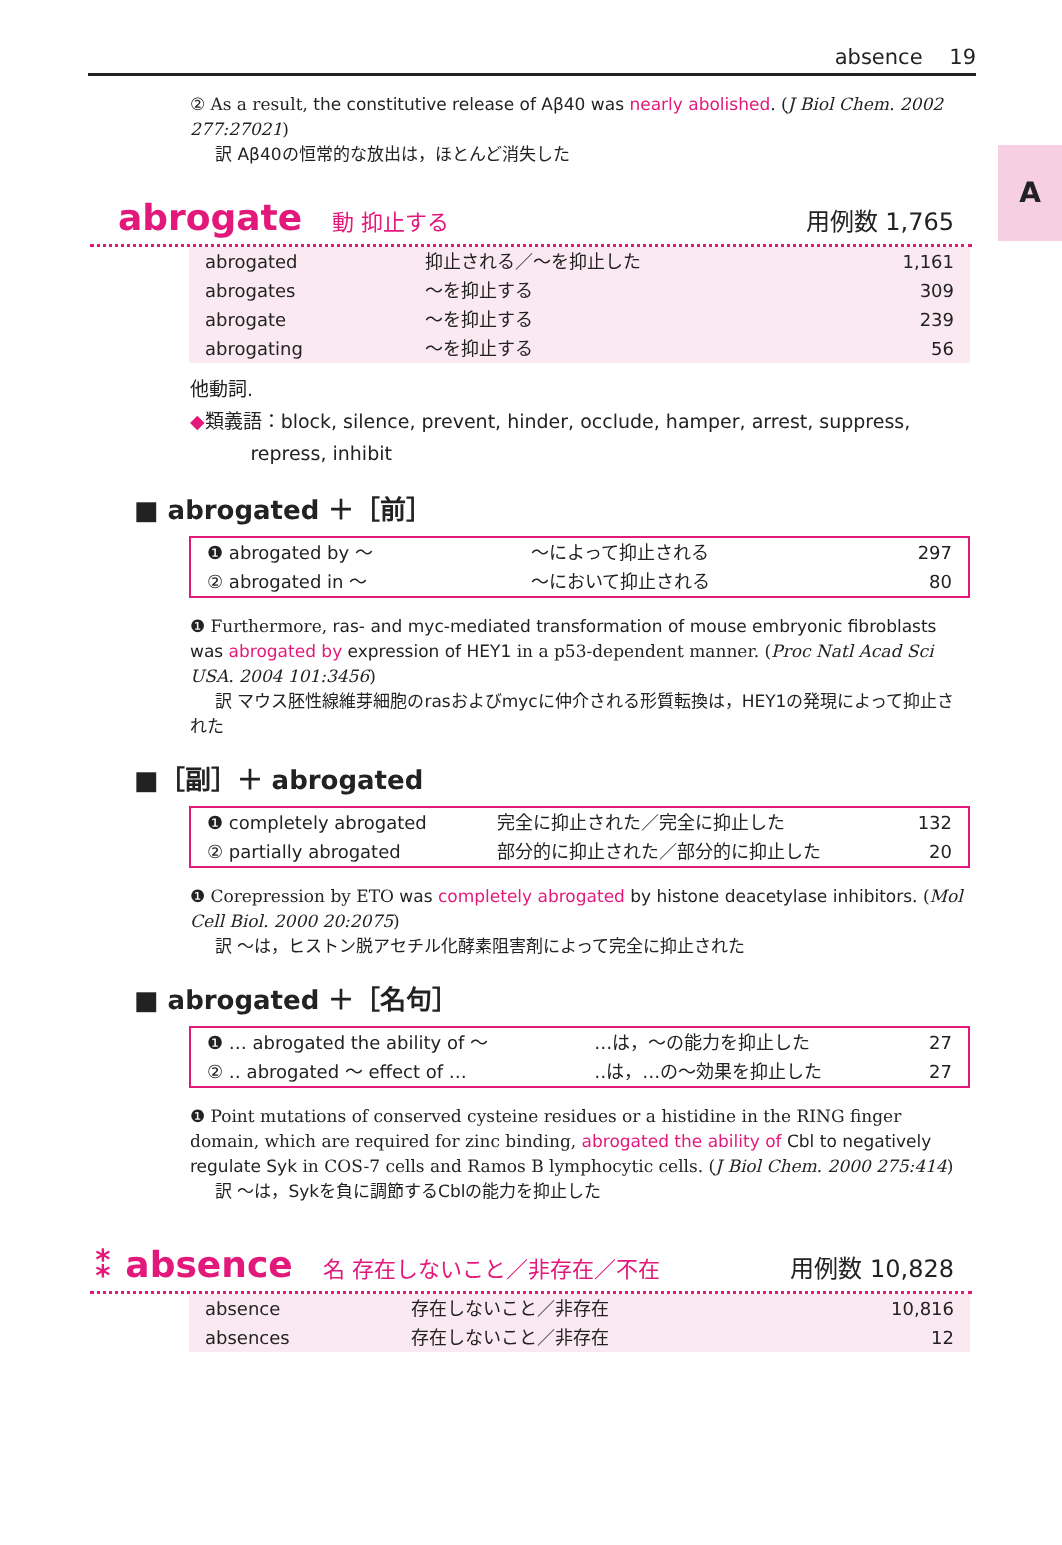absence 19
A
② As a result, the constitutive release of Aβ40 was nearly abolished. (J Biol Chem. 2002 277:27021)
訳 Aβ40の恒常的な放出は，ほとんど消失した
abrogate 動 抑止する 用例数 1,765
| abrogated | 抑止される／〜を抑止した | 1,161 |
| abrogates | 〜を抑止する | 309 |
| abrogate | 〜を抑止する | 239 |
| abrogating | 〜を抑止する | 56 |
他動詞.
◆類義語：block, silence, prevent, hinder, occlude, hamper, arrest, suppress,
repress, inhibit
■ abrogated ＋［前］
| ❶ abrogated by 〜 | 〜によって抑止される | 297 |
| ② abrogated in 〜 | 〜において抑止される | 80 |
❶ Furthermore, ras- and myc-mediated transformation of mouse embryonic fibroblasts was abrogated by expression of HEY1 in a p53-dependent manner. (Proc Natl Acad Sci USA. 2004 101:3456)
訳 マウス胚性線維芽細胞のrasおよびmycに仲介される形質転換は，HEY1の発現によって抑止された
■［副］＋ abrogated
| ❶ completely abrogated | 完全に抑止された／完全に抑止した | 132 |
| ② partially abrogated | 部分的に抑止された／部分的に抑止した | 20 |
❶ Corepression by ETO was completely abrogated by histone deacetylase inhibitors. (Mol Cell Biol. 2000 20:2075)
訳 〜は，ヒストン脱アセチル化酵素阻害剤によって完全に抑止された
■ abrogated ＋［名句］
| ❶ … abrogated the ability of 〜 | …は，〜の能力を抑止した | 27 |
| ② ‥ abrogated 〜 effect of … | ‥は，…の〜効果を抑止した | 27 |
❶ Point mutations of conserved cysteine residues or a histidine in the RING finger domain, which are required for zinc binding, abrogated the ability of Cbl to negatively regulate Syk in COS-7 cells and Ramos B lymphocytic cells. (J Biol Chem. 2000 275:414)
訳 〜は，Sykを負に調節するCblの能力を抑止した
⁑ absence 名 存在しないこと／非存在／不在 用例数 10,828
| absence | 存在しないこと／非存在 | 10,816 |
| absences | 存在しないこと／非存在 | 12 |